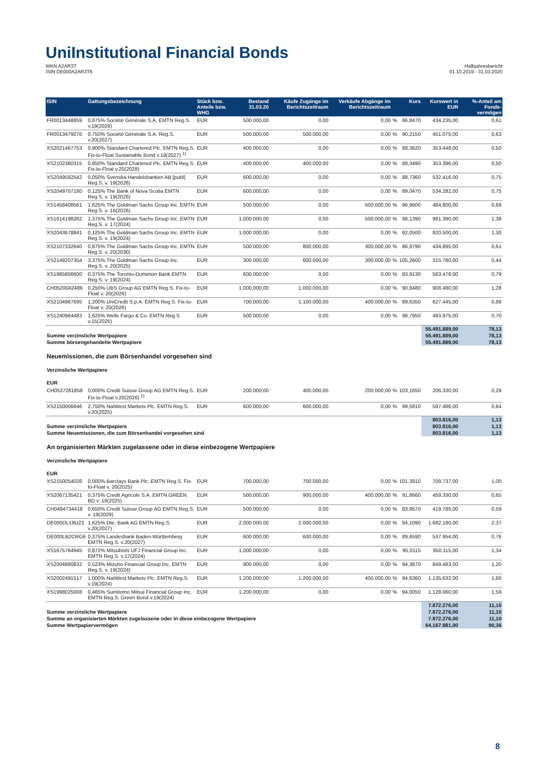Uni Institutional Financial Bonds
WKN A2AR3T
ISIN DE000A2AR3T6
Halbjahresbericht
01.10.2019 - 31.03.2020
| ISIN | Gattungsbezeichnung | Stück bzw. Anteile bzw. WHG | Bestand 31.03.20 | Käufe Zugänge im Berichtszeitraum | Verkäufe Abgänge im Berichtszeitraum | | Kurs | Kurswert in EUR | %-Anteil am Fonds-vermögen |
| --- | --- | --- | --- | --- | --- | --- | --- | --- | --- |
| FR0013448859 | 0,875% Société Générale S.A. EMTN Reg.S. v.19(2029) | EUR | 500.000,00 | 0,00 | 0,00 | % | 86,8470 | 434.235,00 | 0,61 |
| FR0013479276 | 0,750% Société Générale S.A. Reg.S. v.20(2027) | EUR | 500.000,00 | 500.000,00 | 0,00 | % | 90,2150 | 451.075,00 | 0,63 |
| XS2021467753 | 0,900% Standard Chartered Plc. EMTN Reg.S. Fix-to-Float Sustainable Bond v.19(2027) <sup>1)</sup> | EUR | 400.000,00 | 0,00 | 0,00 | % | 88,3620 | 353.448,00 | 0,50 |
| XS2102360315 | 0,850% Standard Chartered Plc. EMTN Reg.S. Fix-to-Float v.20(2028) | EUR | 400.000,00 | 400.000,00 | 0,00 | % | 88,3490 | 353.396,00 | 0,50 |
| XS2049582542 | 0,050% Svenska Handelsbanken AB [publ] Reg.S. v. 19(2026) | EUR | 600.000,00 | 0,00 | 0,00 | % | 88,7360 | 532.416,00 | 0,75 |
| XS2049707180 | 0,125% The Bank of Nova Scotia EMTN Reg.S. v. 19(2026) | EUR | 600.000,00 | 0,00 | 0,00 | % | 89,0470 | 534.282,00 | 0,75 |
| XS1458408561 | 1,625% The Goldman Sachs Group Inc. EMTN Reg.S. v. 16(2026) | EUR | 500.000,00 | 0,00 | 500.000,00 | % | 96,9600 | 484.800,00 | 0,68 |
| XS1614198262 | 1,375% The Goldman Sachs Group Inc. EMTN Reg.S. v. 17(2024) | EUR | 1.000.000,00 | 0,00 | 500.000,00 | % | 98,1390 | 981.390,00 | 1,38 |
| XS2043678841 | 0,125% The Goldman Sachs Group Inc. EMTN Reg.S. v. 19(2024) | EUR | 1.000.000,00 | 0,00 | 0,00 | % | 92,0500 | 920.500,00 | 1,30 |
| XS2107332640 | 0,875% The Goldman Sachs Group Inc. EMTN Reg.S. v. 20(2030) | EUR | 500.000,00 | 800.000,00 | 300.000,00 | % | 86,9790 | 434.895,00 | 0,61 |
| XS2149207354 | 3,375% The Goldman Sachs Group Inc. Reg.S. v. 20(2025) | EUR | 300.000,00 | 600.000,00 | 300.000,00 | % | 105,2600 | 315.780,00 | 0,44 |
| XS1985806600 | 0,375% The Toronto-Dominion Bank EMTN Reg.S. v. 19(2024) | EUR | 600.000,00 | 0,00 | 0,00 | % | 93,9130 | 563.478,00 | 0,79 |
| CH0520042489 | 0,250% UBS Group AG EMTN Reg.S. Fix-to-Float v. 20(2026) | EUR | 1.000.000,00 | 1.000.000,00 | 0,00 | % | 90,8480 | 908.480,00 | 1,28 |
| XS2104967695 | 1,200% UniCredit S.p.A. EMTN Reg.S. Fix-to-Float v. 20(2026) | EUR | 700.000,00 | 1.100.000,00 | 400.000,00 | % | 89,6350 | 627.445,00 | 0,88 |
| XS1240964483 | 1,625% Wells Fargo & Co. EMTN Reg.S. v.15(2025) | EUR | 500.000,00 | 0,00 | 0,00 | % | 98,7950 | 493.975,00 | 0,70 |
| | | | | | | | | 55.491.889,00 | 78,13 |
| Summe verzinsliche Wertpapiere | | | | | | | | 55.491.889,00 | 78,13 |
| Summe börsengehandelte Wertpapiere | | | | | | | | 55.491.889,00 | 78,13 |
| Neuemissionen, die zum Börsenhandel vorgesehen sind | | | | | | | | | |
| Verzinsliche Wertpapiere | | | | | | | | | |
| EUR | | | | | | | | | |
| CH0537261858 | 0,000% Credit Suisse Group AG EMTN Reg.S. Fix-to-Float v.20(2026) <sup>1)</sup> | EUR | 200.000,00 | 400.000,00 | 200.000,00 | % | 103,1650 | 206.330,00 | 0,29 |
| XS2150006646 | 2,750% NatWest Markets Plc. EMTN Reg.S. v.20(2025) | EUR | 600.000,00 | 600.000,00 | 0,00 | % | 99,5810 | 597.486,00 | 0,84 |
| | | | | | | | | 803.816,00 | 1,13 |
| Summe verzinsliche Wertpapiere | | | | | | | | 803.816,00 | 1,13 |
| Summe Neuemissionen, die zum Börsenhandel vorgesehen sind | | | | | | | | 803.816,00 | 1,13 |
| An organisierten Märkten zugelassene oder in diese einbezogene Wertpapiere | | | | | | | | | |
| Verzinsliche Wertpapiere | | | | | | | | | |
| EUR | | | | | | | | | |
| XS2150054026 | 0,000% Barclays Bank Plc. EMTN Reg.S. Fix-to-Float v. 20(2025) | EUR | 700.000,00 | 700.000,00 | 0,00 | % | 101,3910 | 709.737,00 | 1,00 |
| XS2067135421 | 0,375% Credit Agricole S.A. EMTN GREEN BD v. 19(2025) | EUR | 500.000,00 | 900.000,00 | 400.000,00 | % | 91,8660 | 459.330,00 | 0,65 |
| CH0494734418 | 0,650% Credit Suisse Group AG EMTN Reg.S. v. 19(2029) | EUR | 500.000,00 | 0,00 | 0,00 | % | 83,9570 | 419.785,00 | 0,59 |
| DE000DL19U23 | 1,625% Dte. Bank AG EMTN Reg.S. v.20(2027) | EUR | 2.000.000,00 | 2.000.000,00 | 0,00 | % | 84,1090 | 1.682.180,00 | 2,37 |
| DE000LB2CRG6 | 0,375% Landesbank Baden-Württemberg EMTN Reg.S. v.20(2027) | EUR | 600.000,00 | 600.000,00 | 0,00 | % | 89,6590 | 537.954,00 | 0,76 |
| XS1675764945 | 0,872% Mitsubishi UFJ Financial Group Inc. EMTN Reg.S. v.17(2024) | EUR | 1.000.000,00 | 0,00 | 0,00 | % | 95,0115 | 950.115,00 | 1,34 |
| XS2004880832 | 0,523% Mizuho Financial Group Inc. EMTN Reg.S. v. 19(2024) | EUR | 900.000,00 | 0,00 | 0,00 | % | 94,3870 | 849.483,00 | 1,20 |
| XS2002491517 | 1,000% NatWest Markets Plc. EMTN Reg.S. v.19(2024) | EUR | 1.200.000,00 | 1.200.000,00 | 400.000,00 | % | 94,6360 | 1.135.632,00 | 1,60 |
| XS1998025008 | 0,465% Sumitomo Mitsui Financial Group Inc. EMTN Reg.S. Green Bond v.19(2024) | EUR | 1.200.000,00 | 0,00 | 0,00 | % | 94,0050 | 1.128.060,00 | 1,59 |
| | | | | | | | | 7.872.276,00 | 11,10 |
| Summe verzinsliche Wertpapiere | | | | | | | | 7.872.276,00 | 11,10 |
| Summe an organisierten Märkten zugelassene oder in diese einbezogene Wertpapiere | | | | | | | | 7.872.276,00 | 11,10 |
| Summe Wertpapiervermögen | | | | | | | | 64.167.981,00 | 90,36 |
8